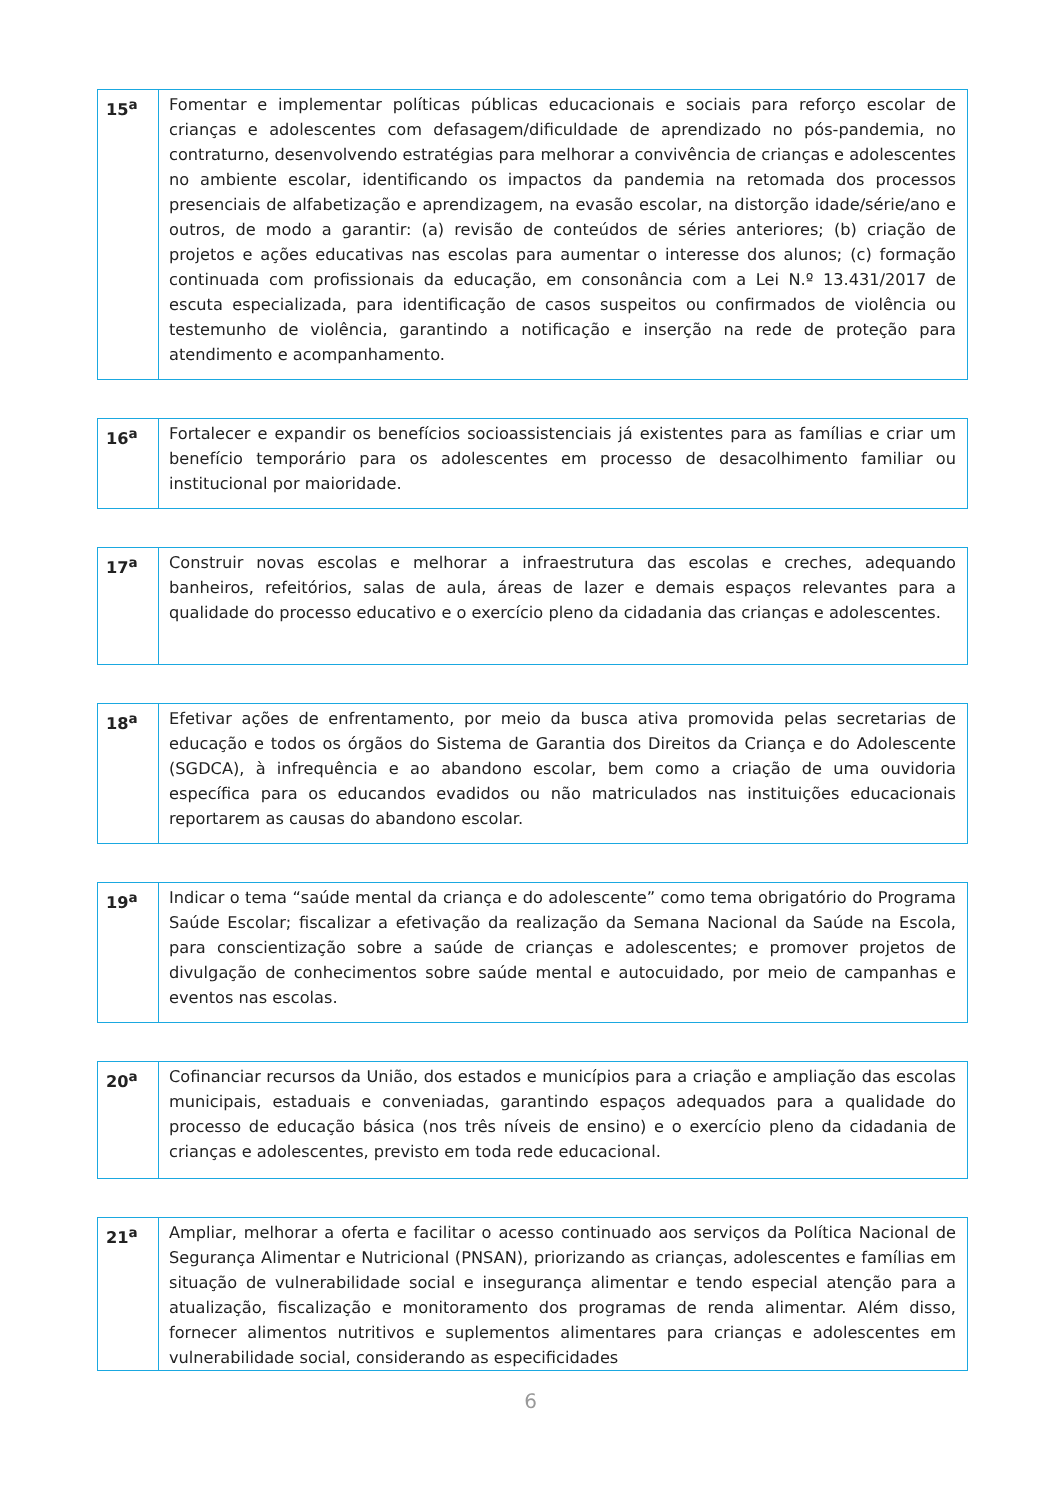| 15<sup>a</sup> | Fomentar e implementar políticas públicas educacionais e sociais para reforço escolar de crianças e adolescentes com defasagem/dificuldade de aprendizado no pós-pandemia, no contraturno, desenvolvendo estratégias para melhorar a convivência de crianças e adolescentes no ambiente escolar, identificando os impactos da pandemia na retomada dos processos presenciais de alfabetização e aprendizagem, na evasão escolar, na distorção idade/série/ano e outros, de modo a garantir: (a) revisão de conteúdos de séries anteriores; (b) criação de projetos e ações educativas nas escolas para aumentar o interesse dos alunos; (c) formação continuada com profissionais da educação, em consonância com a Lei N.º 13.431/2017 de escuta especializada, para identificação de casos suspeitos ou confirmados de violência ou testemunho de violência, garantindo a notificação e inserção na rede de proteção para atendimento e acompanhamento. |
| 16<sup>a</sup> | Fortalecer e expandir os benefícios socioassistenciais já existentes para as famílias e criar um benefício temporário para os adolescentes em processo de desacolhimento familiar ou institucional por maioridade. |
| 17<sup>a</sup> | Construir novas escolas e melhorar a infraestrutura das escolas e creches, adequando banheiros, refeitórios, salas de aula, áreas de lazer e demais espaços relevantes para a qualidade do processo educativo e o exercício pleno da cidadania das crianças e adolescentes. |
| 18<sup>a</sup> | Efetivar ações de enfrentamento, por meio da busca ativa promovida pelas secretarias de educação e todos os órgãos do Sistema de Garantia dos Direitos da Criança e do Adolescente (SGDCA), à infrequência e ao abandono escolar, bem como a criação de uma ouvidoria específica para os educandos evadidos ou não matriculados nas instituições educacionais reportarem as causas do abandono escolar. |
| 19<sup>a</sup> | Indicar o tema “saúde mental da criança e do adolescente” como tema obrigatório do Programa Saúde Escolar; fiscalizar a efetivação da realização da Semana Nacional da Saúde na Escola, para conscientização sobre a saúde de crianças e adolescentes; e promover projetos de divulgação de conhecimentos sobre saúde mental e autocuidado, por meio de campanhas e eventos nas escolas. |
| 20<sup>a</sup> | Cofinanciar recursos da União, dos estados e municípios para a criação e ampliação das escolas municipais, estaduais e conveniadas, garantindo espaços adequados para a qualidade do processo de educação básica (nos três níveis de ensino) e o exercício pleno da cidadania de crianças e adolescentes, previsto em toda rede educacional. |
| 21<sup>a</sup> | Ampliar, melhorar a oferta e facilitar o acesso continuado aos serviços da Política Nacional de Segurança Alimentar e Nutricional (PNSAN), priorizando as crianças, adolescentes e famílias em situação de vulnerabilidade social e insegurança alimentar e tendo especial atenção para a atualização, fiscalização e monitoramento dos programas de renda alimentar. Além disso, fornecer alimentos nutritivos e suplementos alimentares para crianças e adolescentes em vulnerabilidade social, considerando as especificidades |
6